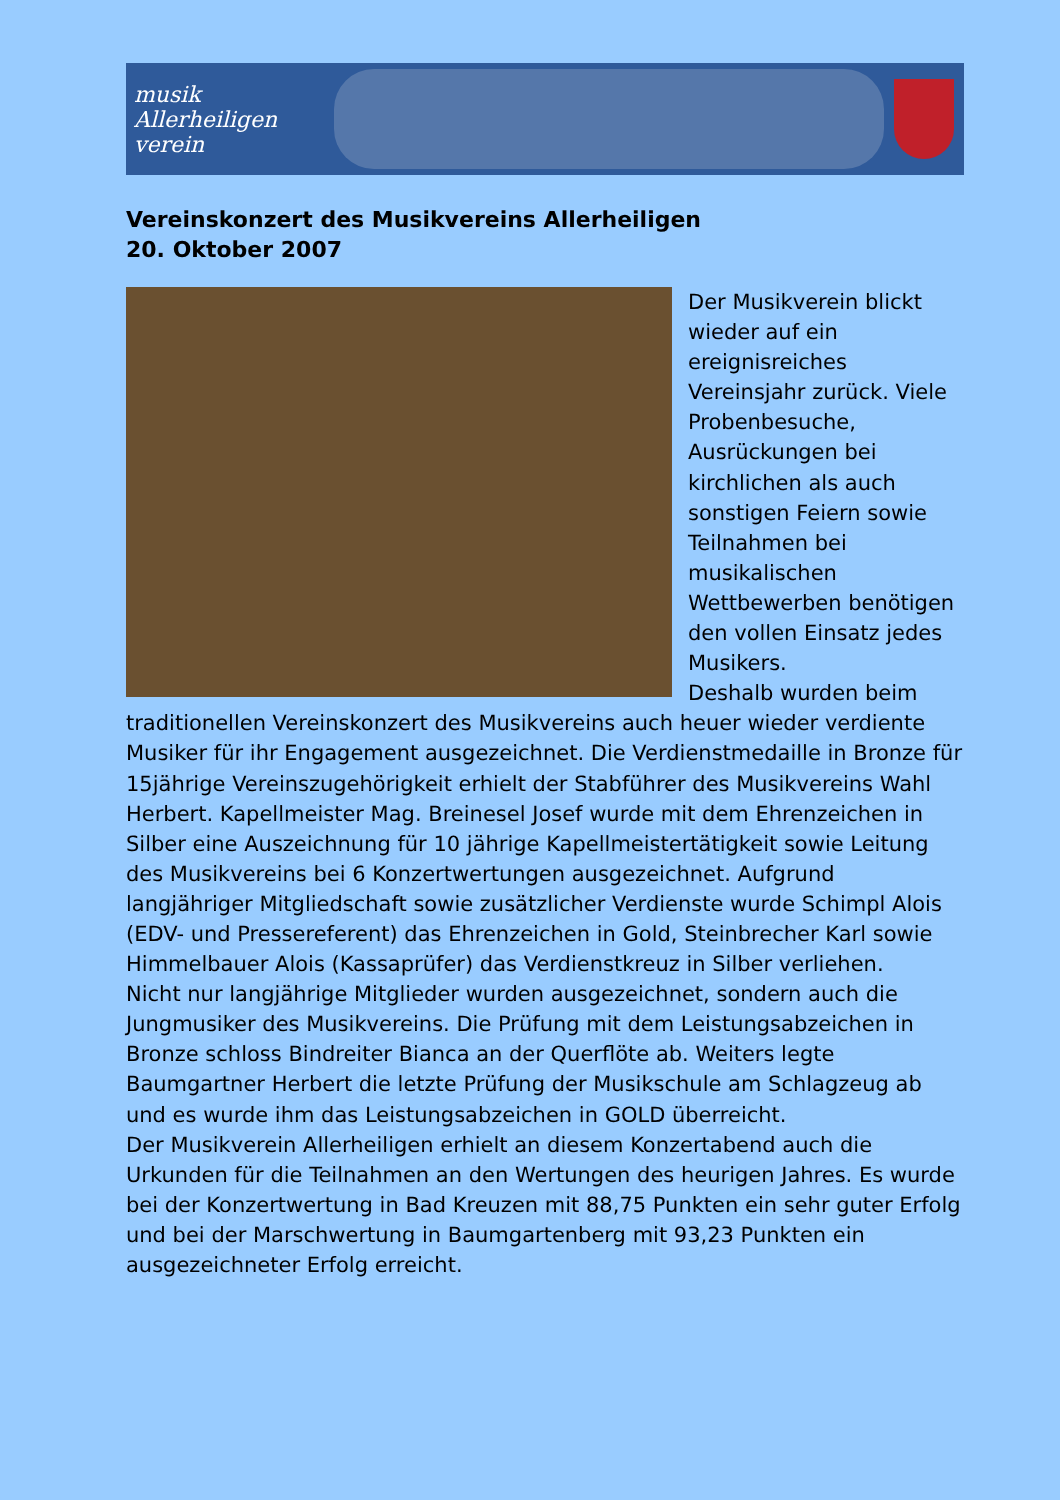musik Allerheiligen verein
Vereinskonzert des Musikvereins Allerheiligen
20. Oktober 2007
Der Musikverein blickt wieder auf ein ereignisreiches Vereinsjahr zurück. Viele Probenbesuche, Ausrückungen bei kirchlichen als auch sonstigen Feiern sowie Teilnahmen bei musikalischen Wettbewerben benötigen den vollen Einsatz jedes Musikers.
Deshalb wurden beim traditionellen Vereinskonzert des Musikvereins auch heuer wieder verdiente Musiker für ihr Engagement ausgezeichnet. Die Verdienstmedaille in Bronze für 15jährige Vereinszugehörigkeit erhielt der Stabführer des Musikvereins Wahl Herbert. Kapellmeister Mag. Breinesel Josef wurde mit dem Ehrenzeichen in Silber eine Auszeichnung für 10 jährige Kapellmeistertätigkeit sowie Leitung des Musikvereins bei 6 Konzertwertungen ausgezeichnet. Aufgrund langjähriger Mitgliedschaft sowie zusätzlicher Verdienste wurde Schimpl Alois (EDV- und Pressereferent) das Ehrenzeichen in Gold, Steinbrecher Karl sowie Himmelbauer Alois (Kassaprüfer) das Verdienstkreuz in Silber verliehen.
Nicht nur langjährige Mitglieder wurden ausgezeichnet, sondern auch die Jungmusiker des Musikvereins. Die Prüfung mit dem Leistungsabzeichen in Bronze schloss Bindreiter Bianca an der Querflöte ab. Weiters legte Baumgartner Herbert die letzte Prüfung der Musikschule am Schlagzeug ab und es wurde ihm das Leistungsabzeichen in GOLD überreicht.
Der Musikverein Allerheiligen erhielt an diesem Konzertabend auch die Urkunden für die Teilnahmen an den Wertungen des heurigen Jahres. Es wurde bei der Konzertwertung in Bad Kreuzen mit 88,75 Punkten ein sehr guter Erfolg und bei der Marschwertung in Baumgartenberg mit 93,23 Punkten ein ausgezeichneter Erfolg erreicht.